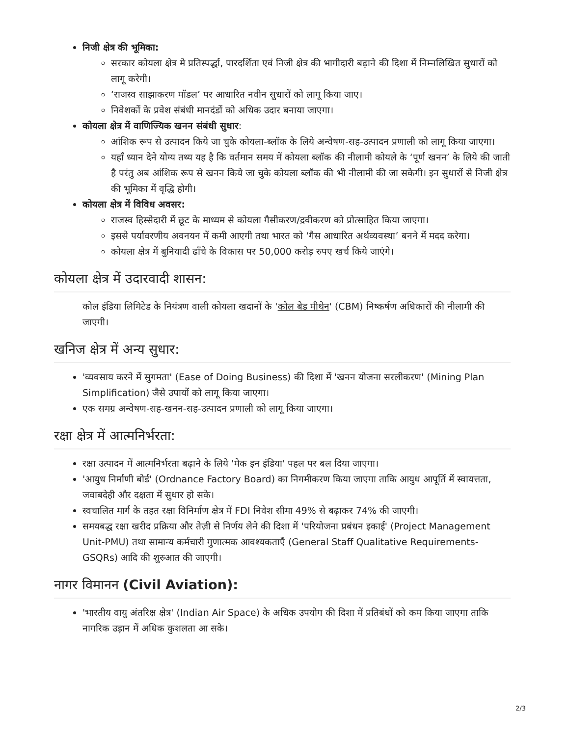निजी क्षेत्र की भूमिका:
सरकार कोयला क्षेत्र मे प्रतिस्पर्द्धा, पारदर्शिता एवं निजी क्षेत्र की भागीदारी बढ़ाने की दिशा में निम्नलिखित सुधारों को लागू करेगी।
‘राजस्व साझाकरण मॉडल’ पर आधारित नवीन सुधारों को लागू किया जाए।
निवेशकों के प्रवेश संबंधी मानदंडों को अधिक उदार बनाया जाएगा।
कोयला क्षेत्र में वाणिज्यिक खनन संबंधी सुधार:
आंशिक रूप से उत्पादन किये जा चुके कोयला-ब्लॉक के लिये अन्वेषण-सह-उत्पादन प्रणाली को लागू किया जाएगा।
यहाँ ध्यान देने योग्य तथ्य यह है कि वर्तमान समय में कोयला ब्लॉक की नीलामी कोयले के ‘पूर्ण खनन’ के लिये की जाती है परंतु अब आंशिक रूप से खनन किये जा चुके कोयला ब्लॉक की भी नीलामी की जा सकेगी। इन सुधारों से निजी क्षेत्र की भूमिका में वृद्धि होगी।
कोयला क्षेत्र में विविध अवसर:
राजस्व हिस्सेदारी में छूट के माध्यम से कोयला गैसीकरण/द्रवीकरण को प्रोत्साहित किया जाएगा।
इससे पर्यावरणीय अवनयन में कमी आएगी तथा भारत को ‘गैस आधारित अर्थव्यवस्था’ बनने में मदद करेगा।
कोयला क्षेत्र में बुनियादी ढाँचे के विकास पर 50,000 करोड़ रुपए खर्च किये जाएंगे।
कोयला क्षेत्र में उदारवादी शासन:
कोल इंडिया लिमिटेड के नियंत्रण वाली कोयला खदानों के 'कोल बेड मीथेन' (CBM) निष्कर्षण अधिकारों की नीलामी की जाएगी।
खनिज क्षेत्र में अन्य सुधार:
'व्यवसाय करने में सुगमता' (Ease of Doing Business) की दिशा में 'खनन योजना सरलीकरण' (Mining Plan Simplification) जैसे उपायों को लागू किया जाएगा।
एक समग्र अन्वेषण-सह-खनन-सह-उत्पादन प्रणाली को लागू किया जाएगा।
रक्षा क्षेत्र में आत्मनिर्भरता:
रक्षा उत्पादन में आत्मनिर्भरता बढ़ाने के लिये 'मेक इन इंडिया' पहल पर बल दिया जाएगा।
'आयुध निर्माणी बोर्ड' (Ordnance Factory Board) का निगमीकरण किया जाएगा ताकि आयुध आपूर्ति में स्वायत्तता, जवाबदेही और दक्षता में सुधार हो सके।
स्वचालित मार्ग के तहत रक्षा विनिर्माण क्षेत्र में FDI निवेश सीमा 49% से बढ़ाकर 74% की जाएगी।
समयबद्ध रक्षा खरीद प्रक्रिया और तेज़ी से निर्णय लेने की दिशा में 'परियोजना प्रबंधन इकाई' (Project Management Unit-PMU) तथा सामान्य कर्मचारी गुणात्मक आवश्यकताएँ (General Staff Qualitative Requirements- GSQRs) आदि की शुरुआत की जाएगी।
नागर विमानन (Civil Aviation):
'भारतीय वायु अंतरिक्ष क्षेत्र' (Indian Air Space) के अधिक उपयोग की दिशा में प्रतिबंधों को कम किया जाएगा ताकि नागरिक उड़ान में अधिक कुशलता आ सके।
2/3